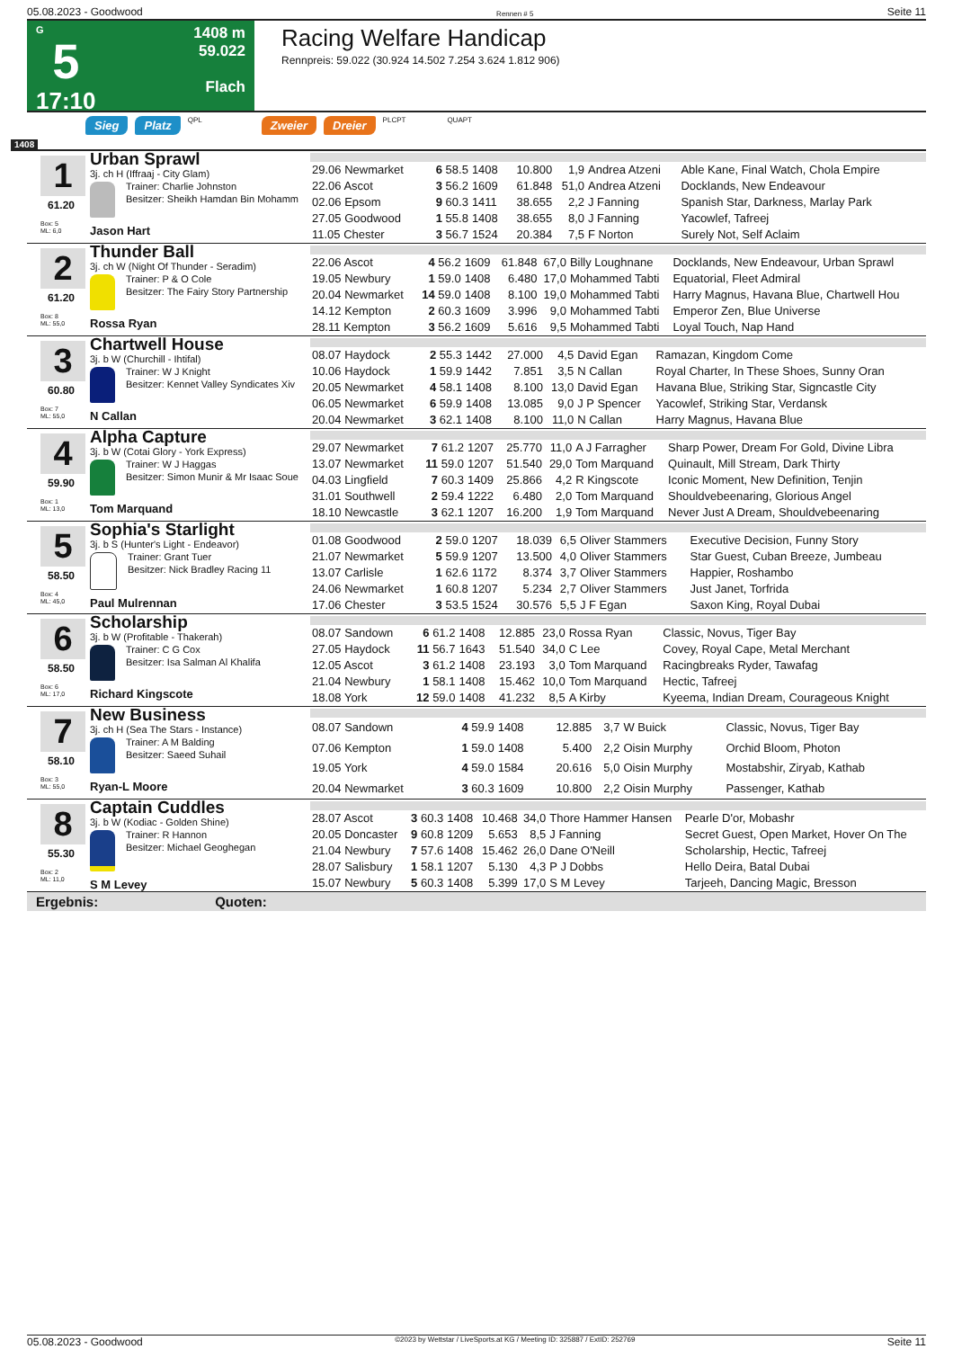05.08.2023 - Goodwood Rennen # 5 Seite 11
G
5
17:10
1408 m
59.022
Flach
Racing Welfare Handicap
Rennpreis: 59.022 (30.924 14.502 7.254 3.624 1.812 906)
Sieg Platz QPL Zweier Dreier PLCPT QUAPT
1408
1
61.20
Box: 5
ML: 6,0
Urban Sprawl
3j. ch H (Iffraaj - City Glam)
Trainer: Charlie Johnston
Besitzer: Sheikh Hamdan Bin Mohamm
Jason Hart
| 29.06 Newmarket | 6 58.5 | 1408 | 10.800 | 1,9 | Andrea Atzeni | Able Kane, Final Watch, Chola Empire |
| 22.06 Ascot | 3 56.2 | 1609 | 61.848 | 51,0 | Andrea Atzeni | Docklands, New Endeavour |
| 02.06 Epsom | 9 60.3 | 1411 | 38.655 | 2,2 | J Fanning | Spanish Star, Darkness, Marlay Park |
| 27.05 Goodwood | 1 55.8 | 1408 | 38.655 | 8,0 | J Fanning | Yacowlef, Tafreej |
| 11.05 Chester | 3 56.7 | 1524 | 20.384 | 7,5 | F Norton | Surely Not, Self Aclaim |
2
61.20
Box: 8
ML: 55,0
Thunder Ball
3j. ch W (Night Of Thunder - Seradim)
Trainer: P & O Cole
Besitzer: The Fairy Story Partnership
Rossa Ryan
| 22.06 Ascot | 4 56.2 | 1609 | 61.848 | 67,0 | Billy Loughnane | Docklands, New Endeavour, Urban Sprawl |
| 19.05 Newbury | 1 59.0 | 1408 | 6.480 | 17,0 | Mohammed Tabti | Equatorial, Fleet Admiral |
| 20.04 Newmarket | 14 59.0 | 1408 | 8.100 | 19,0 | Mohammed Tabti | Harry Magnus, Havana Blue, Chartwell Hou |
| 14.12 Kempton | 2 60.3 | 1609 | 3.996 | 9,0 | Mohammed Tabti | Emperor Zen, Blue Universe |
| 28.11 Kempton | 3 56.2 | 1609 | 5.616 | 9,5 | Mohammed Tabti | Loyal Touch, Nap Hand |
3
60.80
Box: 7
ML: 55,0
Chartwell House
3j. b W (Churchill - Ihtifal)
Trainer: W J Knight
Besitzer: Kennet Valley Syndicates Xiv
N Callan
| 08.07 Haydock | 2 55.3 | 1442 | 27.000 | 4,5 | David Egan | Ramazan, Kingdom Come |
| 10.06 Haydock | 1 59.9 | 1442 | 7.851 | 3,5 | N Callan | Royal Charter, In These Shoes, Sunny Oran |
| 20.05 Newmarket | 4 58.1 | 1408 | 8.100 | 13,0 | David Egan | Havana Blue, Striking Star, Signcastle City |
| 06.05 Newmarket | 6 59.9 | 1408 | 13.085 | 9,0 | J P Spencer | Yacowlef, Striking Star, Verdansk |
| 20.04 Newmarket | 3 62.1 | 1408 | 8.100 | 11,0 | N Callan | Harry Magnus, Havana Blue |
4
59.90
Box: 1
ML: 13,0
Alpha Capture
3j. b W (Cotai Glory - York Express)
Trainer: W J Haggas
Besitzer: Simon Munir & Mr Isaac Soue
Tom Marquand
| 29.07 Newmarket | 7 61.2 | 1207 | 25.770 | 11,0 | A J Farragher | Sharp Power, Dream For Gold, Divine Libra |
| 13.07 Newmarket | 11 59.0 | 1207 | 51.540 | 29,0 | Tom Marquand | Quinault, Mill Stream, Dark Thirty |
| 04.03 Lingfield | 7 60.3 | 1409 | 25.866 | 4,2 | R Kingscote | Iconic Moment, New Definition, Tenjin |
| 31.01 Southwell | 2 59.4 | 1222 | 6.480 | 2,0 | Tom Marquand | Shouldvebeenaring, Glorious Angel |
| 18.10 Newcastle | 3 62.1 | 1207 | 16.200 | 1,9 | Tom Marquand | Never Just A Dream, Shouldvebeenaring |
5
58.50
Box: 4
ML: 45,0
Sophia's Starlight
3j. b S (Hunter's Light - Endeavor)
Trainer: Grant Tuer
Besitzer: Nick Bradley Racing 11
Paul Mulrennan
| 01.08 Goodwood | 2 59.0 | 1207 | 18.039 | 6,5 | Oliver Stammers | Executive Decision, Funny Story |
| 21.07 Newmarket | 5 59.9 | 1207 | 13.500 | 4,0 | Oliver Stammers | Star Guest, Cuban Breeze, Jumbeau |
| 13.07 Carlisle | 1 62.6 | 1172 | 8.374 | 3,7 | Oliver Stammers | Happier, Roshambo |
| 24.06 Newmarket | 1 60.8 | 1207 | 5.234 | 2,7 | Oliver Stammers | Just Janet, Torfrida |
| 17.06 Chester | 3 53.5 | 1524 | 30.576 | 5,5 | J F Egan | Saxon King, Royal Dubai |
6
58.50
Box: 6
ML: 17,0
Scholarship
3j. b W (Profitable - Thakerah)
Trainer: C G Cox
Besitzer: Isa Salman Al Khalifa
Richard Kingscote
| 08.07 Sandown | 6 61.2 | 1408 | 12.885 | 23,0 | Rossa Ryan | Classic, Novus, Tiger Bay |
| 27.05 Haydock | 11 56.7 | 1643 | 51.540 | 34,0 | C Lee | Covey, Royal Cape, Metal Merchant |
| 12.05 Ascot | 3 61.2 | 1408 | 23.193 | 3,0 | Tom Marquand | Racingbreaks Ryder, Tawafag |
| 21.04 Newbury | 1 58.1 | 1408 | 15.462 | 10,0 | Tom Marquand | Hectic, Tafreej |
| 18.08 York | 12 59.0 | 1408 | 41.232 | 8,5 | A Kirby | Kyeema, Indian Dream, Courageous Knight |
7
58.10
Box: 3
ML: 55,0
New Business
3j. ch H (Sea The Stars - Instance)
Trainer: A M Balding
Besitzer: Saeed Suhail
Ryan-L Moore
| 08.07 Sandown | 4 59.9 | 1408 | 12.885 | 3,7 | W Buick | Classic, Novus, Tiger Bay |
| 07.06 Kempton | 1 59.0 | 1408 | 5.400 | 2,2 | Oisin Murphy | Orchid Bloom, Photon |
| 19.05 York | 4 59.0 | 1584 | 20.616 | 5,0 | Oisin Murphy | Mostabshir, Ziryab, Kathab |
| 20.04 Newmarket | 3 60.3 | 1609 | 10.800 | 2,2 | Oisin Murphy | Passenger, Kathab |
8
55.30
Box: 2
ML: 11,0
Captain Cuddles
3j. b W (Kodiac - Golden Shine)
Trainer: R Hannon
Besitzer: Michael Geoghegan
S M Levey
| 28.07 Ascot | 3 60.3 | 1408 | 10.468 | 34,0 | Thore Hammer Hansen | Pearle D'or, Mobashr |
| 20.05 Doncaster | 9 60.8 | 1209 | 5.653 | 8,5 | J Fanning | Secret Guest, Open Market, Hover On The |
| 21.04 Newbury | 7 57.6 | 1408 | 15.462 | 26,0 | Dane O'Neill | Scholarship, Hectic, Tafreej |
| 28.07 Salisbury | 1 58.1 | 1207 | 5.130 | 4,3 | P J Dobbs | Hello Deira, Batal Dubai |
| 15.07 Newbury | 5 60.3 | 1408 | 5.399 | 17,0 | S M Levey | Tarjeeh, Dancing Magic, Bresson |
Ergebnis: Quoten:
05.08.2023 - Goodwood ©2023 by Wettstar / LiveSports.at KG / Meeting ID: 325887 / ExtID: 252769 Seite 11